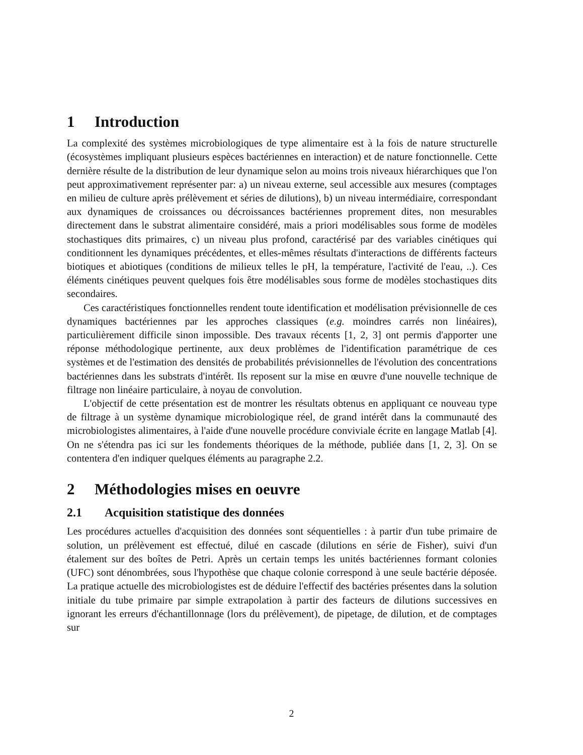1 Introduction
La complexité des systèmes microbiologiques de type alimentaire est à la fois de nature structurelle (écosystèmes impliquant plusieurs espèces bactériennes en interaction) et de nature fonctionnelle. Cette dernière résulte de la distribution de leur dynamique selon au moins trois niveaux hiérarchiques que l'on peut approximativement représenter par: a) un niveau externe, seul accessible aux mesures (comptages en milieu de culture après prélèvement et séries de dilutions), b) un niveau intermédiaire, correspondant aux dynamiques de croissances ou décroissances bactériennes proprement dites, non mesurables directement dans le substrat alimentaire considéré, mais a priori modélisables sous forme de modèles stochastiques dits primaires, c) un niveau plus profond, caractérisé par des variables cinétiques qui conditionnent les dynamiques précédentes, et elles-mêmes résultats d'interactions de différents facteurs biotiques et abiotiques (conditions de milieux telles le pH, la température, l'activité de l'eau, ..). Ces éléments cinétiques peuvent quelques fois être modélisables sous forme de modèles stochastiques dits secondaires.
Ces caractéristiques fonctionnelles rendent toute identification et modélisation prévisionnelle de ces dynamiques bactériennes par les approches classiques (e.g. moindres carrés non linéaires), particulièrement difficile sinon impossible. Des travaux récents [1, 2, 3] ont permis d'apporter une réponse méthodologique pertinente, aux deux problèmes de l'identification paramétrique de ces systèmes et de l'estimation des densités de probabilités prévisionnelles de l'évolution des concentrations bactériennes dans les substrats d'intérêt. Ils reposent sur la mise en œuvre d'une nouvelle technique de filtrage non linéaire particulaire, à noyau de convolution.
L'objectif de cette présentation est de montrer les résultats obtenus en appliquant ce nouveau type de filtrage à un système dynamique microbiologique réel, de grand intérêt dans la communauté des microbiologistes alimentaires, à l'aide d'une nouvelle procédure conviviale écrite en langage Matlab [4]. On ne s'étendra pas ici sur les fondements théoriques de la méthode, publiée dans [1, 2, 3]. On se contentera d'en indiquer quelques éléments au paragraphe 2.2.
2 Méthodologies mises en oeuvre
2.1 Acquisition statistique des données
Les procédures actuelles d'acquisition des données sont séquentielles : à partir d'un tube primaire de solution, un prélèvement est effectué, dilué en cascade (dilutions en série de Fisher), suivi d'un étalement sur des boîtes de Petri. Après un certain temps les unités bactériennes formant colonies (UFC) sont dénombrées, sous l'hypothèse que chaque colonie correspond à une seule bactérie déposée. La pratique actuelle des microbiologistes est de déduire l'effectif des bactéries présentes dans la solution initiale du tube primaire par simple extrapolation à partir des facteurs de dilutions successives en ignorant les erreurs d'échantillonnage (lors du prélèvement), de pipetage, de dilution, et de comptages sur
2